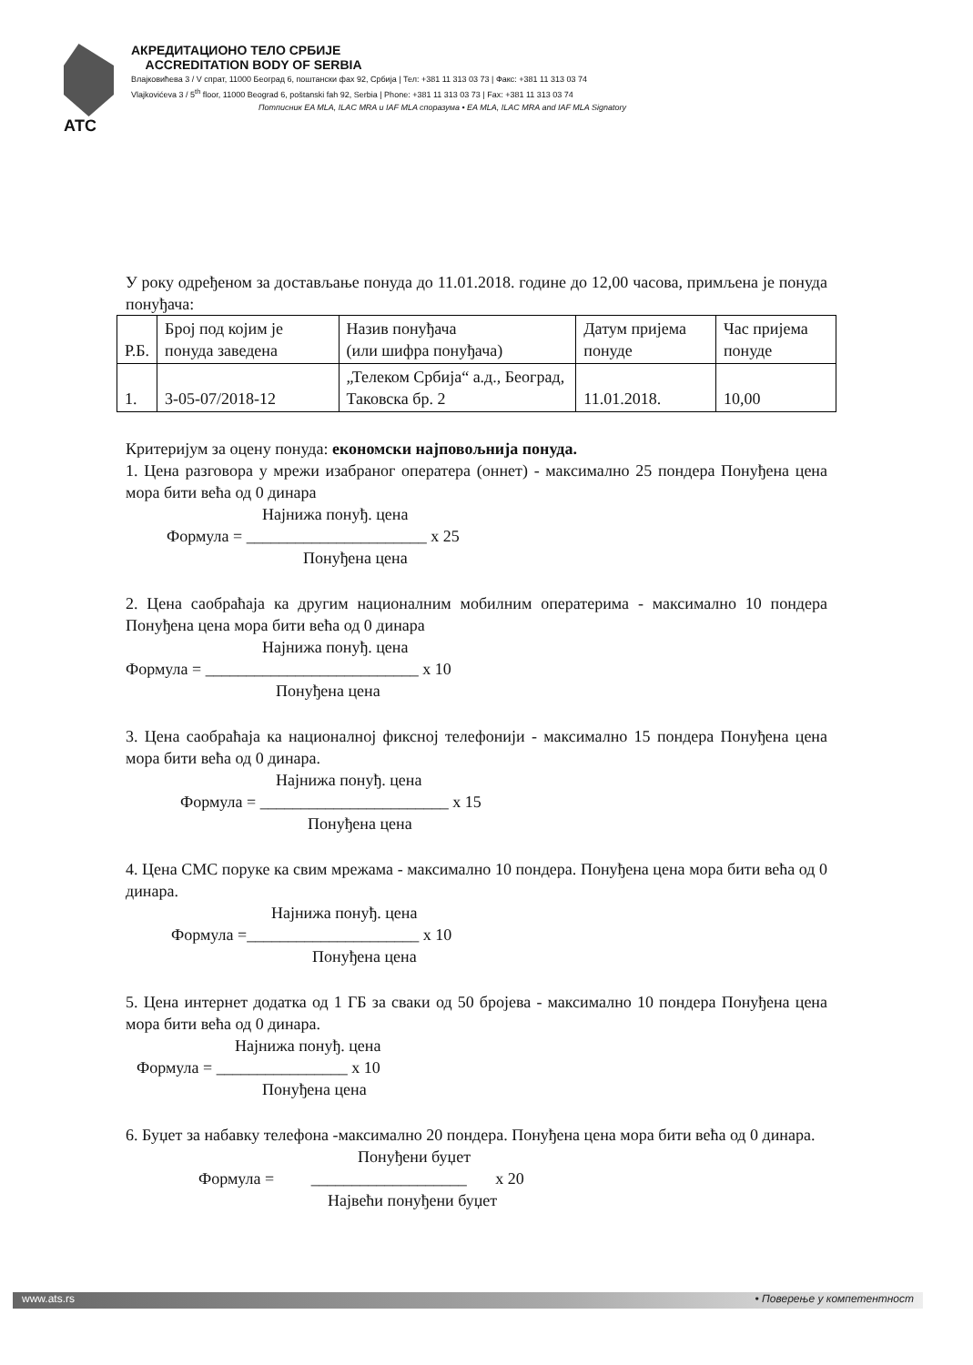АТС
АКРЕДИТАЦИОНО ТЕЛО СРБИЈЕ
ACCREDITATION BODY OF SERBIA
Влајковићева 3 / V спрат, 11000 Београд 6, поштански фах 92, Србија | Тел: +381 11 313 03 73 | Факс: +381 11 313 03 74
Vlajkovićeva 3 / 5<sup>th</sup> floor, 11000 Beograd 6, poštanski fah 92, Serbia | Phone: +381 11 313 03 73 | Fax: +381 11 313 03 74
Потписник EA MLA, ILAC MRA и IAF MLA споразума • EA MLA, ILAC MRA and IAF MLA Signatory
У року одређеном за достављање понуда до 11.01.2018. године до 12,00 часова, примљена је понуда понуђача:
| Р.Б. | Број под којим је понуда заведена | Назив понуђача (или шифра понуђача) | Датум пријема понуде | Час пријема понуде |
| 1. | 3-05-07/2018-12 | „Телеком Србија“ а.д., Београд, Таковска бр. 2 | 11.01.2018. | 10,00 |
Критеријум за оцену понуда: економски најповољнија понуда.
1. Цена разговора у мрежи изабраног оператера (оннет) - максимално 25 пондера Понуђена цена мора бити већа од 0 динара
Најнижа понуђ. цена
Формула = ______________________ x 25
Понуђена цена
2. Цена саобраћаја ка другим националним мобилним оператерима - максимално 10 пондера Понуђена цена мора бити већа од 0 динара
Најнижа понуђ. цена
Формула = __________________________ x 10
Понуђена цена
3. Цена саобраћаја ка националној фиксној телефонији - максимално 15 пондера Понуђена цена мора бити већа од 0 динара.
Најнижа понуђ. цена
Формула = _______________________ x 15
Понуђена цена
4. Цена СМС поруке ка свим мрежама - максимално 10 пондера. Понуђена цена мора бити већа од 0 динара.
Најнижа понуђ. цена
Формула =_____________________ x 10
Понуђена цена
5. Цена интернет додатка од 1 ГБ за сваки од 50 бројева - максимално 10 пондера Понуђена цена мора бити већа од 0 динара.
Најнижа понуђ. цена
Формула = ________________ x 10
Понуђена цена
6. Буџет за набавку телефона -максимално 20 пондера. Понуђена цена мора бити већа од 0 динара.
Понуђени буџет
Формула = ___________________ x 20
Највећи понуђени буџет
www.ats.rs • Поверење у компетентност